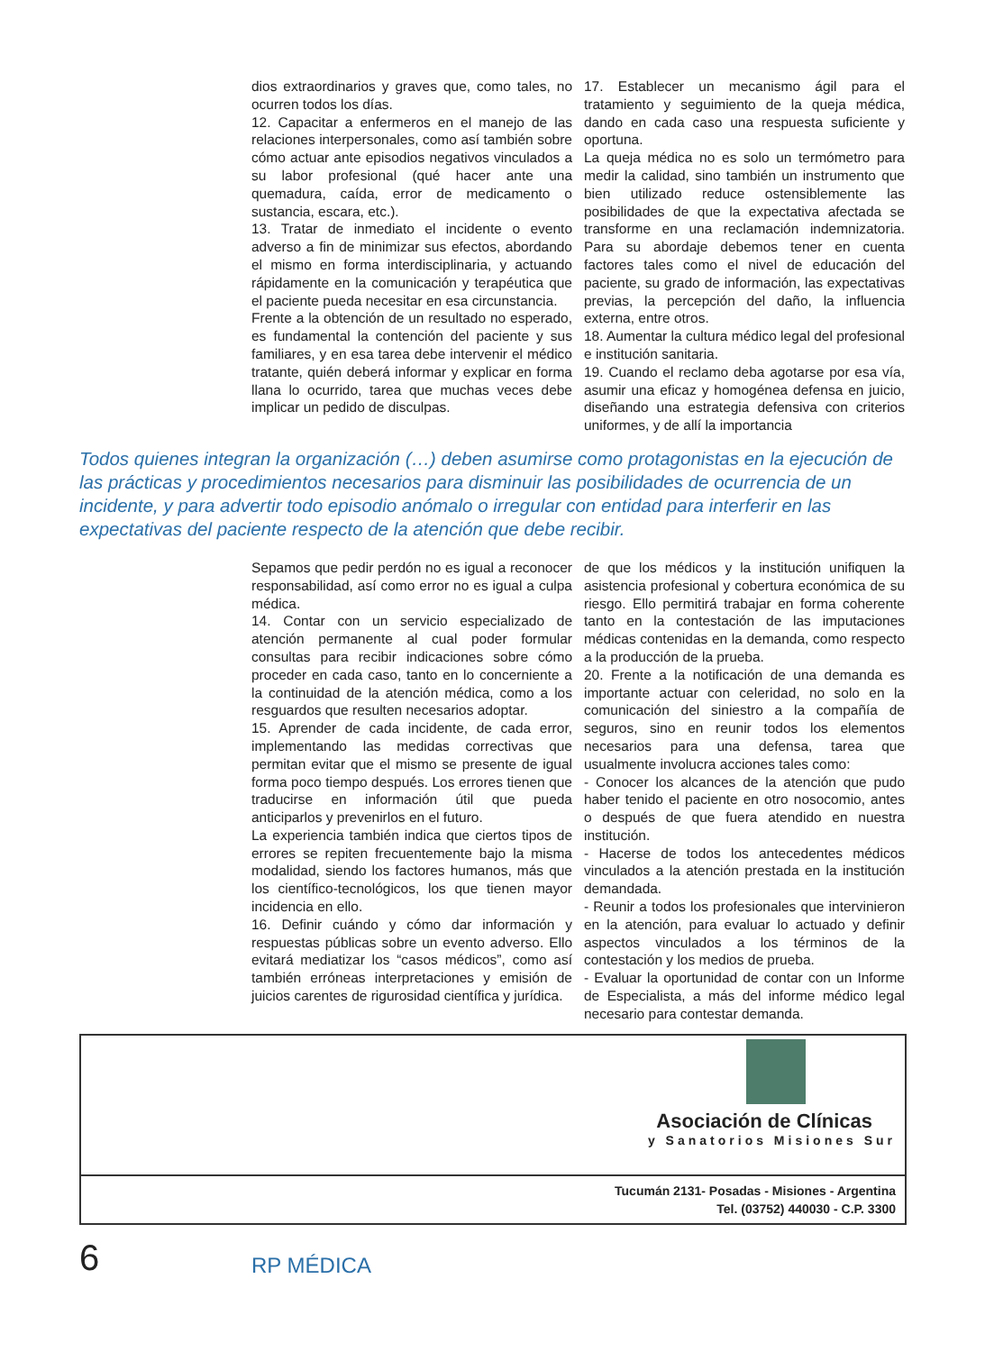dios extraordinarios y graves que, como tales, no ocurren todos los días.
12. Capacitar a enfermeros en el manejo de las relaciones interpersonales, como así también sobre cómo actuar ante episodios negativos vinculados a su labor profesional (qué hacer ante una quemadura, caída, error de medicamento o sustancia, escara, etc.).
13. Tratar de inmediato el incidente o evento adverso a fin de minimizar sus efectos, abordando el mismo en forma interdisciplinaria, y actuando rápidamente en la comunicación y terapéutica que el paciente pueda necesitar en esa circunstancia.
Frente a la obtención de un resultado no esperado, es fundamental la contención del paciente y sus familiares, y en esa tarea debe intervenir el médico tratante, quién deberá informar y explicar en forma llana lo ocurrido, tarea que muchas veces debe implicar un pedido de disculpas.
17. Establecer un mecanismo ágil para el tratamiento y seguimiento de la queja médica, dando en cada caso una respuesta suficiente y oportuna.
La queja médica no es solo un termómetro para medir la calidad, sino también un instrumento que bien utilizado reduce ostensiblemente las posibilidades de que la expectativa afectada se transforme en una reclamación indemnizatoria. Para su abordaje debemos tener en cuenta factores tales como el nivel de educación del paciente, su grado de información, las expectativas previas, la percepción del daño, la influencia externa, entre otros.
18. Aumentar la cultura médico legal del profesional e institución sanitaria.
19. Cuando el reclamo deba agotarse por esa vía, asumir una eficaz y homogénea defensa en juicio, diseñando una estrategia defensiva con criterios uniformes, y de allí la importancia
Todos quienes integran la organización (…) deben asumirse como protagonistas en la ejecución de las prácticas y procedimientos necesarios para disminuir las posibilidades de ocurrencia de un incidente, y para advertir todo episodio anómalo o irregular con entidad para interferir en las expectativas del paciente respecto de la atención que debe recibir.
Sepamos que pedir perdón no es igual a reconocer responsabilidad, así como error no es igual a culpa médica.
14. Contar con un servicio especializado de atención permanente al cual poder formular consultas para recibir indicaciones sobre cómo proceder en cada caso, tanto en lo concerniente a la continuidad de la atención médica, como a los resguardos que resulten necesarios adoptar.
15. Aprender de cada incidente, de cada error, implementando las medidas correctivas que permitan evitar que el mismo se presente de igual forma poco tiempo después. Los errores tienen que traducirse en información útil que pueda anticiparlos y prevenirlos en el futuro.
La experiencia también indica que ciertos tipos de errores se repiten frecuentemente bajo la misma modalidad, siendo los factores humanos, más que los científico-tecnológicos, los que tienen mayor incidencia en ello.
16. Definir cuándo y cómo dar información y respuestas públicas sobre un evento adverso. Ello evitará mediatizar los “casos médicos”, como así también erróneas interpretaciones y emisión de juicios carentes de rigurosidad científica y jurídica.
de que los médicos y la institución unifiquen la asistencia profesional y cobertura económica de su riesgo. Ello permitirá trabajar en forma coherente tanto en la contestación de las imputaciones médicas contenidas en la demanda, como respecto a la producción de la prueba.
20. Frente a la notificación de una demanda es importante actuar con celeridad, no solo en la comunicación del siniestro a la compañía de seguros, sino en reunir todos los elementos necesarios para una defensa, tarea que usualmente involucra acciones tales como:
- Conocer los alcances de la atención que pudo haber tenido el paciente en otro nosocomio, antes o después de que fuera atendido en nuestra institución.
- Hacerse de todos los antecedentes médicos vinculados a la atención prestada en la institución demandada.
- Reunir a todos los profesionales que intervinieron en la atención, para evaluar lo actuado y definir aspectos vinculados a los términos de la contestación y los medios de prueba.
- Evaluar la oportunidad de contar con un Informe de Especialista, a más del informe médico legal necesario para contestar demanda.
Asociación de Clínicas
y Sanatorios Misiones Sur
Tucumán 2131- Posadas - Misiones - Argentina
Tel. (03752) 440030 - C.P. 3300
6 RP MÉDICA